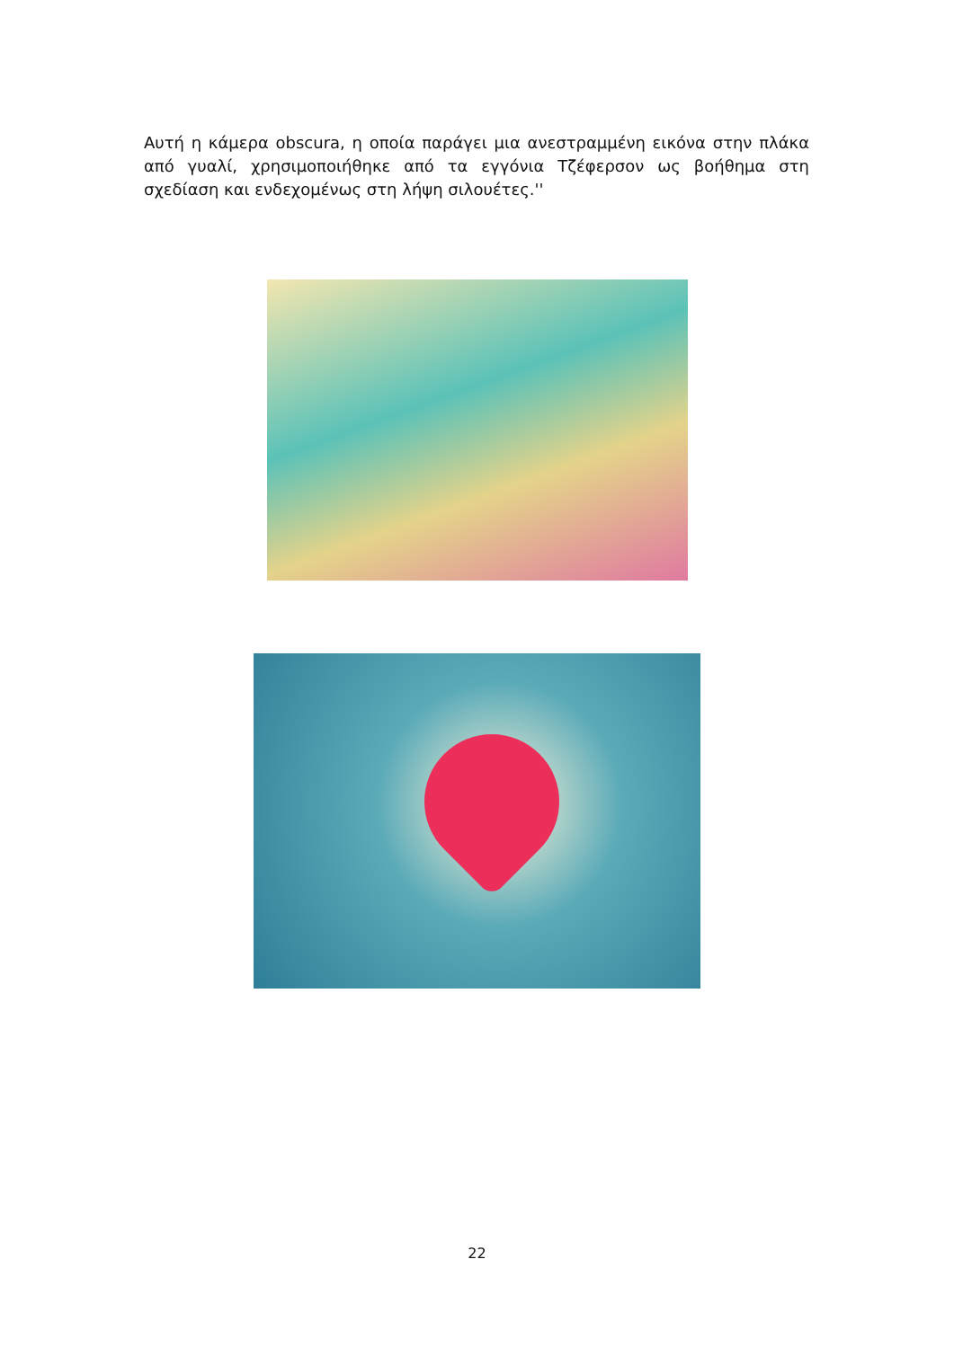Αυτή η κάμερα obscura, η οποία παράγει μια ανεστραμμένη εικόνα στην πλάκα από γυαλί, χρησιμοποιήθηκε από τα εγγόνια Τζέφερσον ως βοήθημα στη σχεδίαση και ενδεχομένως στη λήψη σιλουέτες.''
22